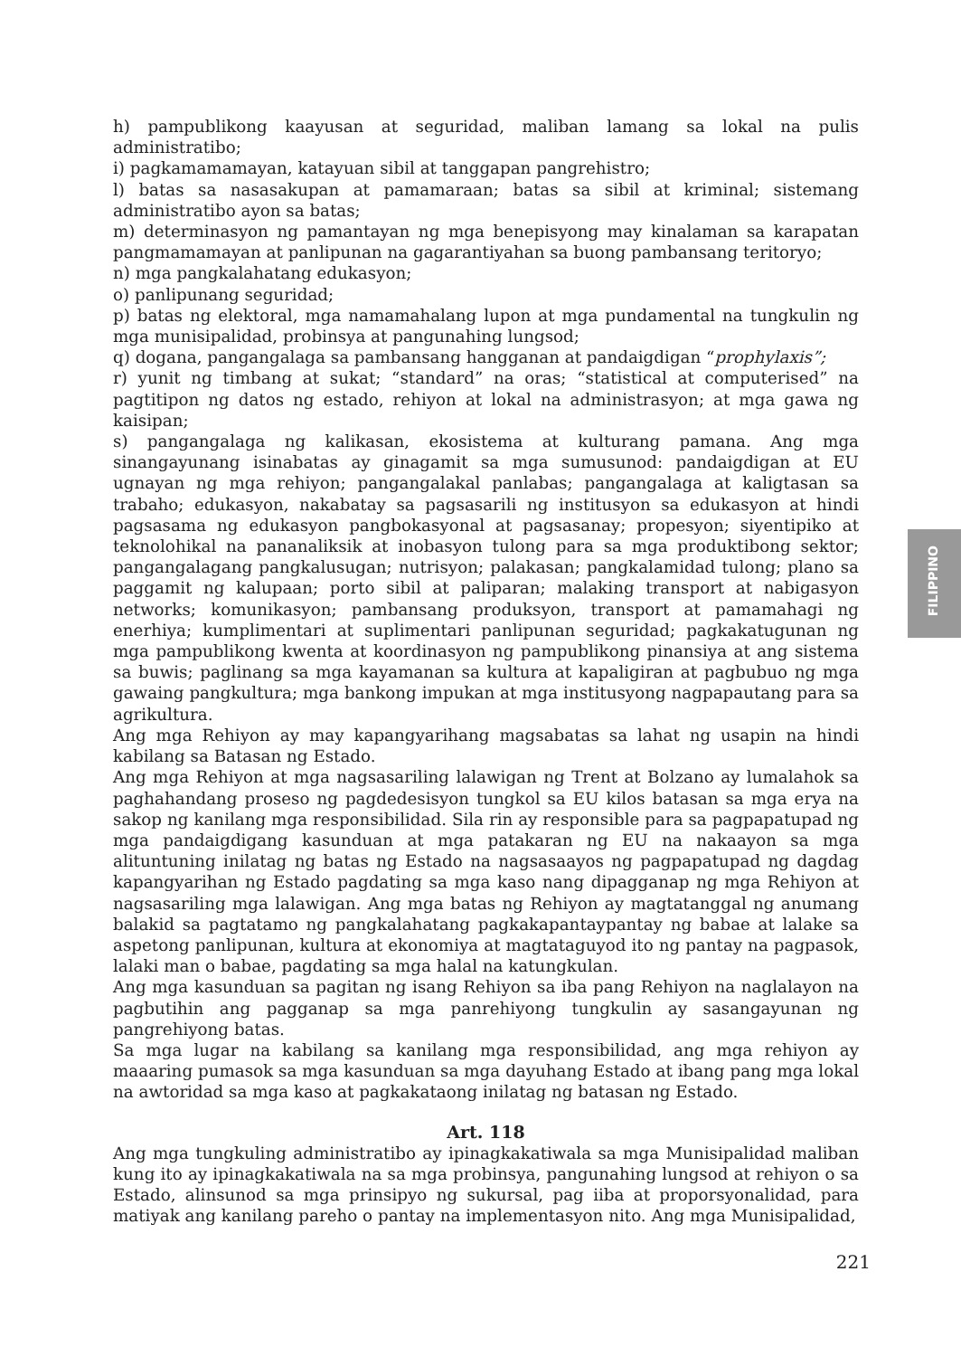h) pampublikong kaayusan at seguridad, maliban lamang sa lokal na pulis administratibo;
i) pagkamamamayan, katayuan sibil at tanggapan pangrehistro;
l) batas sa nasasakupan at pamamaraan; batas sa sibil at kriminal; sistemang administratibo ayon sa batas;
m) determinasyon ng pamantayan ng mga benepisyong may kinalaman sa karapatan pangmamamayan at panlipunan na gagarantiyahan sa buong pambansang teritoryo;
n) mga pangkalahatang edukasyon;
o) panlipunang seguridad;
p) batas ng elektoral, mga namamahalang lupon at mga pundamental na tungkulin ng mga munisipalidad, probinsya at pangunahing lungsod;
q) dogana, pangangalaga sa pambansang hangganan at pandaigdigan “prophylaxis”;
r) yunit ng timbang at sukat; “standard” na oras; “statistical at computerised” na pagtitipon ng datos ng estado, rehiyon at lokal na administrasyon; at mga gawa ng kaisipan;
s) pangangalaga ng kalikasan, ekosistema at kulturang pamana. Ang mga sinangayunang isinabatas ay ginagamit sa mga sumusunod: pandaigdigan at EU ugnayan ng mga rehiyon; pangangalakal panlabas; pangangalaga at kaligtasan sa trabaho; edukasyon, nakabatay sa pagsasarili ng institusyon sa edukasyon at hindi pagsasama ng edukasyon pangbokasyonal at pagsasanay; propesyon; siyentipiko at teknolohikal na pananaliksik at inobasyon tulong para sa mga produktibong sektor; pangangalagang pangkalusugan; nutrisyon; palakasan; pangkalamidad tulong; plano sa paggamit ng kalupaan; porto sibil at paliparan; malaking transport at nabigasyon networks; komunikasyon; pambansang produksyon, transport at pamamahagi ng enerhiya; kumplimentari at suplimentari panlipunan seguridad; pagkakatugunan ng mga pampublikong kwenta at koordinasyon ng pampublikong pinansiya at ang sistema sa buwis; paglinang sa mga kayamanan sa kultura at kapaligiran at pagbubuo ng mga gawaing pangkultura; mga bankong impukan at mga institusyong nagpapautang para sa agrikultura.
Ang mga Rehiyon ay may kapangyarihang magsabatas sa lahat ng usapin na hindi kabilang sa Batasan ng Estado.
Ang mga Rehiyon at mga nagsasariling lalawigan ng Trent at Bolzano ay lumalahok sa paghahandang proseso ng pagdedesisyon tungkol sa EU kilos batasan sa mga erya na sakop ng kanilang mga responsibilidad. Sila rin ay responsible para sa pagpapatupad ng mga pandaigdigang kasunduan at mga patakaran ng EU na nakaayon sa mga alituntuning inilatag ng batas ng Estado na nagsasaayos ng pagpapatupad ng dagdag kapangyarihan ng Estado pagdating sa mga kaso nang dipagganap ng mga Rehiyon at nagsasariling mga lalawigan. Ang mga batas ng Rehiyon ay magtatanggal ng anumang balakid sa pagtatamo ng pangkalahatang pagkakapantaypantay ng babae at lalake sa aspetong panlipunan, kultura at ekonomiya at magtataguyod ito ng pantay na pagpasok, lalaki man o babae, pagdating sa mga halal na katungkulan.
Ang mga kasunduan sa pagitan ng isang Rehiyon sa iba pang Rehiyon na naglalayon na pagbutihin ang pagganap sa mga panrehiyong tungkulin ay sasangayunan ng pangrehiyong batas.
Sa mga lugar na kabilang sa kanilang mga responsibilidad, ang mga rehiyon ay maaaring pumasok sa mga kasunduan sa mga dayuhang Estado at ibang pang mga lokal na awtoridad sa mga kaso at pagkakataong inilatag ng batasan ng Estado.
Art. 118
Ang mga tungkuling administratibo ay ipinagkakatiwala sa mga Munisipalidad maliban kung ito ay ipinagkakatiwala na sa mga probinsya, pangunahing lungsod at rehiyon o sa Estado, alinsunod sa mga prinsipyo ng sukursal, pag iiba at proporsyonalidad, para matiyak ang kanilang pareho o pantay na implementasyon nito. Ang mga Munisipalidad,
FILIPPINO
221